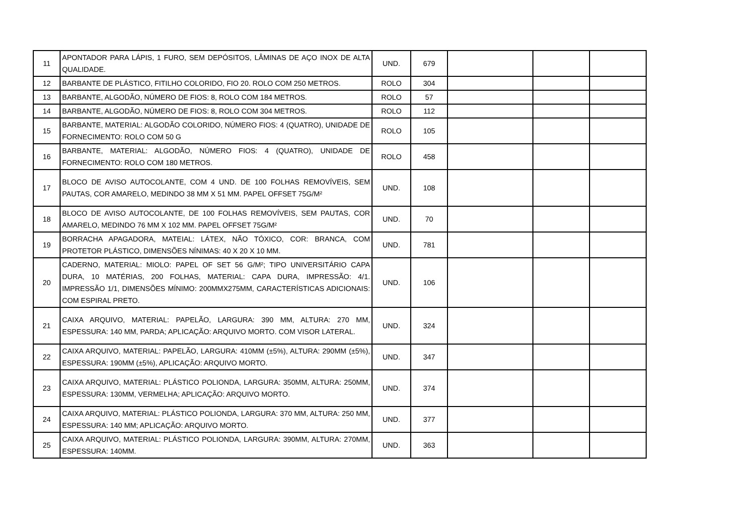| 11 | APONTADOR PARA LÁPIS, 1 FURO, SEM DEPÓSITOS, LÂMINAS DE AÇO INOX DE ALTA QUALIDADE. | UND. | 679 | | | |
| 12 | BARBANTE DE PLÁSTICO, FITILHO COLORIDO, FIO 20. ROLO COM 250 METROS. | ROLO | 304 | | | |
| 13 | BARBANTE, ALGODÃO, NÚMERO DE FIOS: 8, ROLO COM 184 METROS. | ROLO | 57 | | | |
| 14 | BARBANTE, ALGODÃO, NÚMERO DE FIOS: 8, ROLO COM 304 METROS. | ROLO | 112 | | | |
| 15 | BARBANTE, MATERIAL: ALGODÃO COLORIDO, NÚMERO FIOS: 4 (QUATRO), UNIDADE DE FORNECIMENTO: ROLO COM 50 G | ROLO | 105 | | | |
| 16 | BARBANTE, MATERIAL: ALGODÃO, NÚMERO FIOS: 4 (QUATRO), UNIDADE DE FORNECIMENTO: ROLO COM 180 METROS. | ROLO | 458 | | | |
| 17 | BLOCO DE AVISO AUTOCOLANTE, COM 4 UND. DE 100 FOLHAS REMOVÍVEIS, SEM PAUTAS, COR AMARELO, MEDINDO 38 MM X 51 MM. PAPEL OFFSET 75G/M² | UND. | 108 | | | |
| 18 | BLOCO DE AVISO AUTOCOLANTE, DE 100 FOLHAS REMOVÍVEIS, SEM PAUTAS, COR AMARELO, MEDINDO 76 MM X 102 MM. PAPEL OFFSET 75G/M² | UND. | 70 | | | |
| 19 | BORRACHA APAGADORA, MATEIAL: LÁTEX, NÃO TÓXICO, COR: BRANCA, COM PROTETOR PLÁSTICO, DIMENSÕES NÍNIMAS: 40 X 20 X 10 MM. | UND. | 781 | | | |
| 20 | CADERNO, MATERIAL: MIOLO: PAPEL OF SET 56 G/M²; TIPO UNIVERSITÁRIO CAPA DURA, 10 MATÉRIAS, 200 FOLHAS, MATERIAL: CAPA DURA, IMPRESSÃO: 4/1. IMPRESSÃO 1/1, DIMENSÕES MÍNIMO: 200MMX275MM, CARACTERÍSTICAS ADICIONAIS: COM ESPIRAL PRETO. | UND. | 106 | | | |
| 21 | CAIXA ARQUIVO, MATERIAL: PAPELÃO, LARGURA: 390 MM, ALTURA: 270 MM, ESPESSURA: 140 MM, PARDA; APLICAÇÃO: ARQUIVO MORTO. COM VISOR LATERAL. | UND. | 324 | | | |
| 22 | CAIXA ARQUIVO, MATERIAL: PAPELÃO, LARGURA: 410MM (±5%), ALTURA: 290MM (±5%), ESPESSURA: 190MM (±5%), APLICAÇÃO: ARQUIVO MORTO. | UND. | 347 | | | |
| 23 | CAIXA ARQUIVO, MATERIAL: PLÁSTICO POLIONDA, LARGURA: 350MM, ALTURA: 250MM, ESPESSURA: 130MM, VERMELHA; APLICAÇÃO: ARQUIVO MORTO. | UND. | 374 | | | |
| 24 | CAIXA ARQUIVO, MATERIAL: PLÁSTICO POLIONDA, LARGURA: 370 MM, ALTURA: 250 MM, ESPESSURA: 140 MM; APLICAÇÃO: ARQUIVO MORTO. | UND. | 377 | | | |
| 25 | CAIXA ARQUIVO, MATERIAL: PLÁSTICO POLIONDA, LARGURA: 390MM, ALTURA: 270MM, ESPESSURA: 140MM. | UND. | 363 | | | |